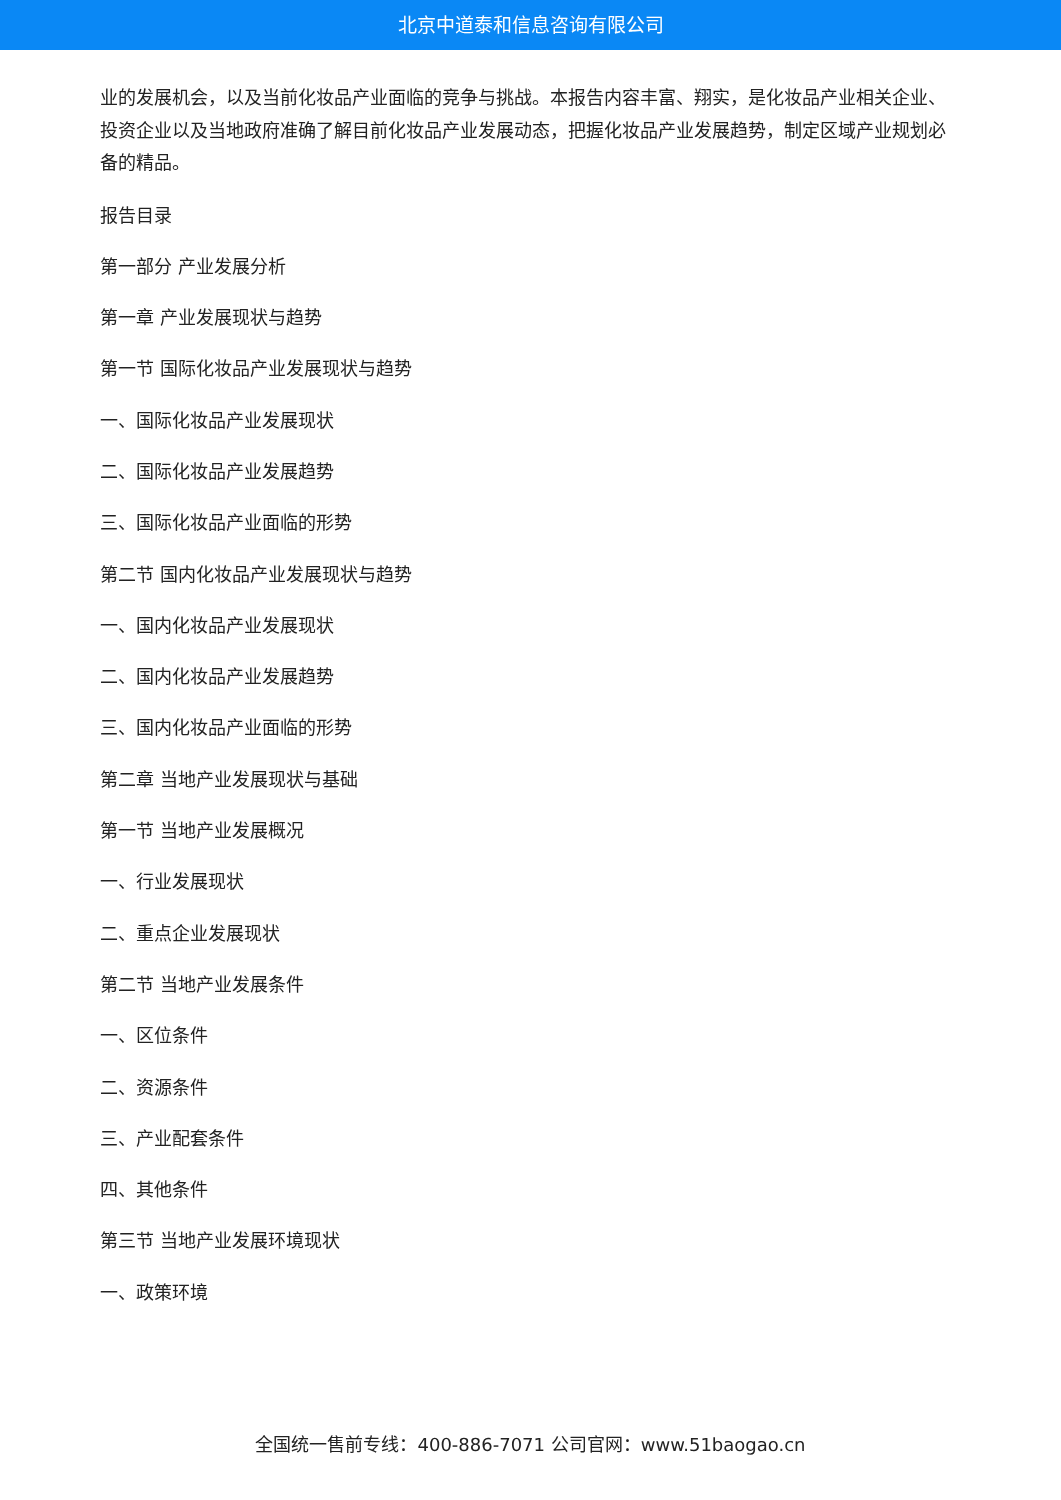北京中道泰和信息咨询有限公司
业的发展机会，以及当前化妆品产业面临的竞争与挑战。本报告内容丰富、翔实，是化妆品产业相关企业、投资企业以及当地政府准确了解目前化妆品产业发展动态，把握化妆品产业发展趋势，制定区域产业规划必备的精品。
报告目录
第一部分 产业发展分析
第一章 产业发展现状与趋势
第一节 国际化妆品产业发展现状与趋势
一、国际化妆品产业发展现状
二、国际化妆品产业发展趋势
三、国际化妆品产业面临的形势
第二节 国内化妆品产业发展现状与趋势
一、国内化妆品产业发展现状
二、国内化妆品产业发展趋势
三、国内化妆品产业面临的形势
第二章 当地产业发展现状与基础
第一节 当地产业发展概况
一、行业发展现状
二、重点企业发展现状
第二节 当地产业发展条件
一、区位条件
二、资源条件
三、产业配套条件
四、其他条件
第三节 当地产业发展环境现状
一、政策环境
全国统一售前专线：400-886-7071 公司官网：www.51baogao.cn